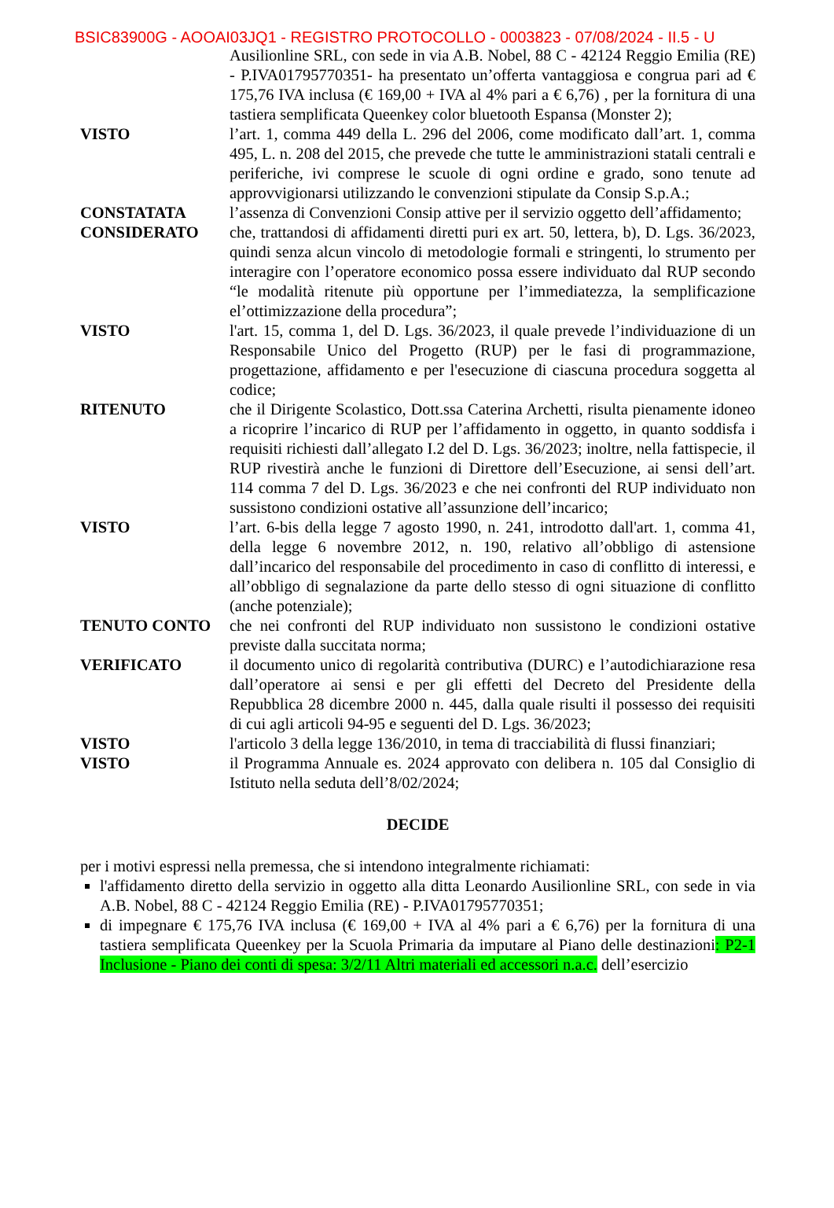BSIC83900G - AOOAI03JQ1 - REGISTRO PROTOCOLLO - 0003823 - 07/08/2024 - II.5 - U
Ausilionline SRL, con sede in via A.B. Nobel, 88 C - 42124 Reggio Emilia (RE) - P.IVA01795770351- ha presentato un’offerta vantaggiosa e congrua pari ad € 175,76 IVA inclusa (€ 169,00 + IVA al 4% pari a € 6,76) , per la fornitura di una tastiera semplificata Queenkey color bluetooth Espansa (Monster 2);
VISTO l’art. 1, comma 449 della L. 296 del 2006, come modificato dall’art. 1, comma 495, L. n. 208 del 2015, che prevede che tutte le amministrazioni statali centrali e periferiche, ivi comprese le scuole di ogni ordine e grado, sono tenute ad approvvigionarsi utilizzando le convenzioni stipulate da Consip S.p.A.;
CONSTATATA l’assenza di Convenzioni Consip attive per il servizio oggetto dell’affidamento;
CONSIDERATO che, trattandosi di affidamenti diretti puri ex art. 50, lettera, b), D. Lgs. 36/2023, quindi senza alcun vincolo di metodologie formali e stringenti, lo strumento per interagire con l’operatore economico possa essere individuato dal RUP secondo “le modalità ritenute più opportune per l’immediatezza, la semplificazione el’ottimizzazione della procedura”;
VISTO l'art. 15, comma 1, del D. Lgs. 36/2023, il quale prevede l’individuazione di un Responsabile Unico del Progetto (RUP) per le fasi di programmazione, progettazione, affidamento e per l'esecuzione di ciascuna procedura soggetta al codice;
RITENUTO che il Dirigente Scolastico, Dott.ssa Caterina Archetti, risulta pienamente idoneo a ricoprire l’incarico di RUP per l’affidamento in oggetto, in quanto soddisfa i requisiti richiesti dall’allegato I.2 del D. Lgs. 36/2023; inoltre, nella fattispecie, il RUP rivestirà anche le funzioni di Direttore dell’Esecuzione, ai sensi dell’art. 114 comma 7 del D. Lgs. 36/2023 e che nei confronti del RUP individuato non sussistono condizioni ostative all’assunzione dell’incarico;
VISTO l’art. 6-bis della legge 7 agosto 1990, n. 241, introdotto dall'art. 1, comma 41, della legge 6 novembre 2012, n. 190, relativo all’obbligo di astensione dall’incarico del responsabile del procedimento in caso di conflitto di interessi, e all’obbligo di segnalazione da parte dello stesso di ogni situazione di conflitto (anche potenziale);
TENUTO CONTO che nei confronti del RUP individuato non sussistono le condizioni ostative previste dalla succitata norma;
VERIFICATO il documento unico di regolarità contributiva (DURC) e l’autodichiarazione resa dall’operatore ai sensi e per gli effetti del Decreto del Presidente della Repubblica 28 dicembre 2000 n. 445, dalla quale risulti il possesso dei requisiti di cui agli articoli 94-95 e seguenti del D. Lgs. 36/2023;
VISTO l'articolo 3 della legge 136/2010, in tema di tracciabilità di flussi finanziari;
VISTO il Programma Annuale es. 2024 approvato con delibera n. 105 dal Consiglio di Istituto nella seduta dell’8/02/2024;
DECIDE
per i motivi espressi nella premessa, che si intendono integralmente richiamati:
l'affidamento diretto della servizio in oggetto alla ditta Leonardo Ausilionline SRL, con sede in via A.B. Nobel, 88 C - 42124 Reggio Emilia (RE) - P.IVA01795770351;
di impegnare € 175,76 IVA inclusa (€ 169,00 + IVA al 4% pari a € 6,76) per la fornitura di una tastiera semplificata Queenkey per la Scuola Primaria da imputare al Piano delle destinazioni: P2-1 Inclusione - Piano dei conti di spesa: 3/2/11 Altri materiali ed accessori n.a.c. dell’esercizio